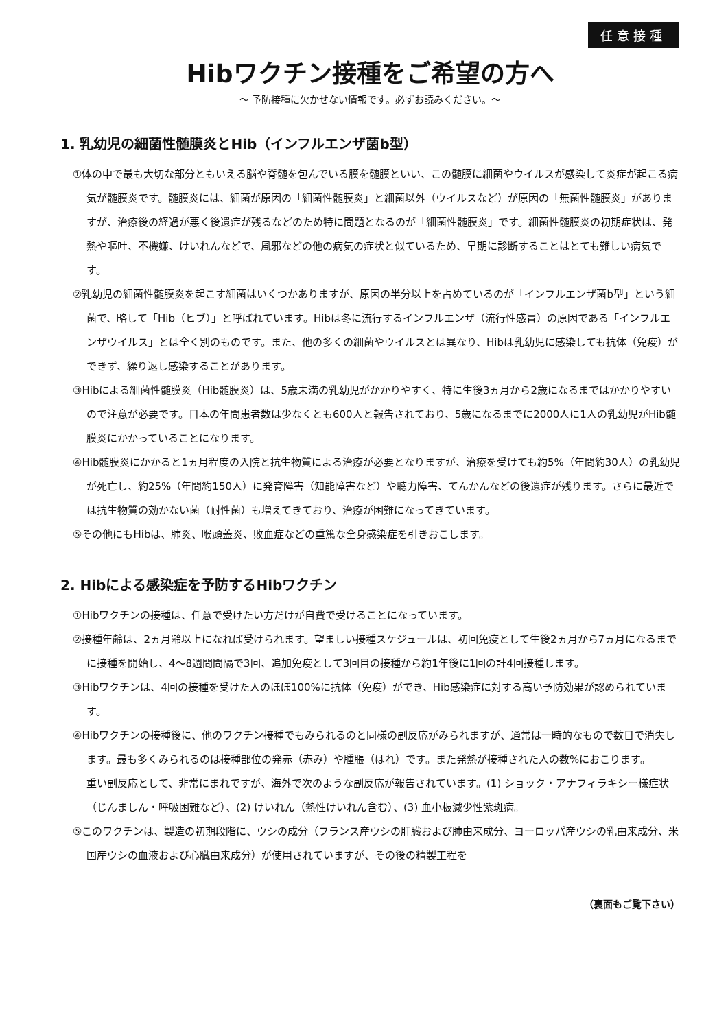任意接種
Hibワクチン接種をご希望の方へ
〜 予防接種に欠かせない情報です。必ずお読みください。〜
1. 乳幼児の細菌性髄膜炎とHib（インフルエンザ菌b型）
①体の中で最も大切な部分ともいえる脳や脊髄を包んでいる膜を髄膜といい、この髄膜に細菌やウイルスが感染して炎症が起こる病気が髄膜炎です。髄膜炎には、細菌が原因の「細菌性髄膜炎」と細菌以外（ウイルスなど）が原因の「無菌性髄膜炎」がありますが、治療後の経過が悪く後遺症が残るなどのため特に問題となるのが「細菌性髄膜炎」です。細菌性髄膜炎の初期症状は、発熱や嘔吐、不機嫌、けいれんなどで、風邪などの他の病気の症状と似ているため、早期に診断することはとても難しい病気です。
②乳幼児の細菌性髄膜炎を起こす細菌はいくつかありますが、原因の半分以上を占めているのが「インフルエンザ菌b型」という細菌で、略して「Hib（ヒブ）」と呼ばれています。Hibは冬に流行するインフルエンザ（流行性感冒）の原因である「インフルエンザウイルス」とは全く別のものです。また、他の多くの細菌やウイルスとは異なり、Hibは乳幼児に感染しても抗体（免疫）ができず、繰り返し感染することがあります。
③Hibによる細菌性髄膜炎（Hib髄膜炎）は、5歳未満の乳幼児がかかりやすく、特に生後3ヵ月から2歳になるまではかかりやすいので注意が必要です。日本の年間患者数は少なくとも600人と報告されており、5歳になるまでに2000人に1人の乳幼児がHib髄膜炎にかかっていることになります。
④Hib髄膜炎にかかると1ヵ月程度の入院と抗生物質による治療が必要となりますが、治療を受けても約5%（年間約30人）の乳幼児が死亡し、約25%（年間約150人）に発育障害（知能障害など）や聴力障害、てんかんなどの後遺症が残ります。さらに最近では抗生物質の効かない菌（耐性菌）も増えてきており、治療が困難になってきています。
⑤その他にもHibは、肺炎、喉頭蓋炎、敗血症などの重篤な全身感染症を引きおこします。
2. Hibによる感染症を予防するHibワクチン
①Hibワクチンの接種は、任意で受けたい方だけが自費で受けることになっています。
②接種年齢は、2ヵ月齢以上になれば受けられます。望ましい接種スケジュールは、初回免疫として生後2ヵ月から7ヵ月になるまでに接種を開始し、4〜8週間間隔で3回、追加免疫として3回目の接種から約1年後に1回の計4回接種します。
③Hibワクチンは、4回の接種を受けた人のほぼ100%に抗体（免疫）ができ、Hib感染症に対する高い予防効果が認められています。
④Hibワクチンの接種後に、他のワクチン接種でもみられるのと同様の副反応がみられますが、通常は一時的なもので数日で消失します。最も多くみられるのは接種部位の発赤（赤み）や腫脹（はれ）です。また発熱が接種された人の数%におこります。
重い副反応として、非常にまれですが、海外で次のような副反応が報告されています。(1) ショック・アナフィラキシー様症状（じんましん・呼吸困難など）、(2) けいれん（熱性けいれん含む）、(3) 血小板減少性紫斑病。
⑤このワクチンは、製造の初期段階に、ウシの成分（フランス産ウシの肝臓および肺由来成分、ヨーロッパ産ウシの乳由来成分、米国産ウシの血液および心臓由来成分）が使用されていますが、その後の精製工程を
（裏面もご覧下さい）